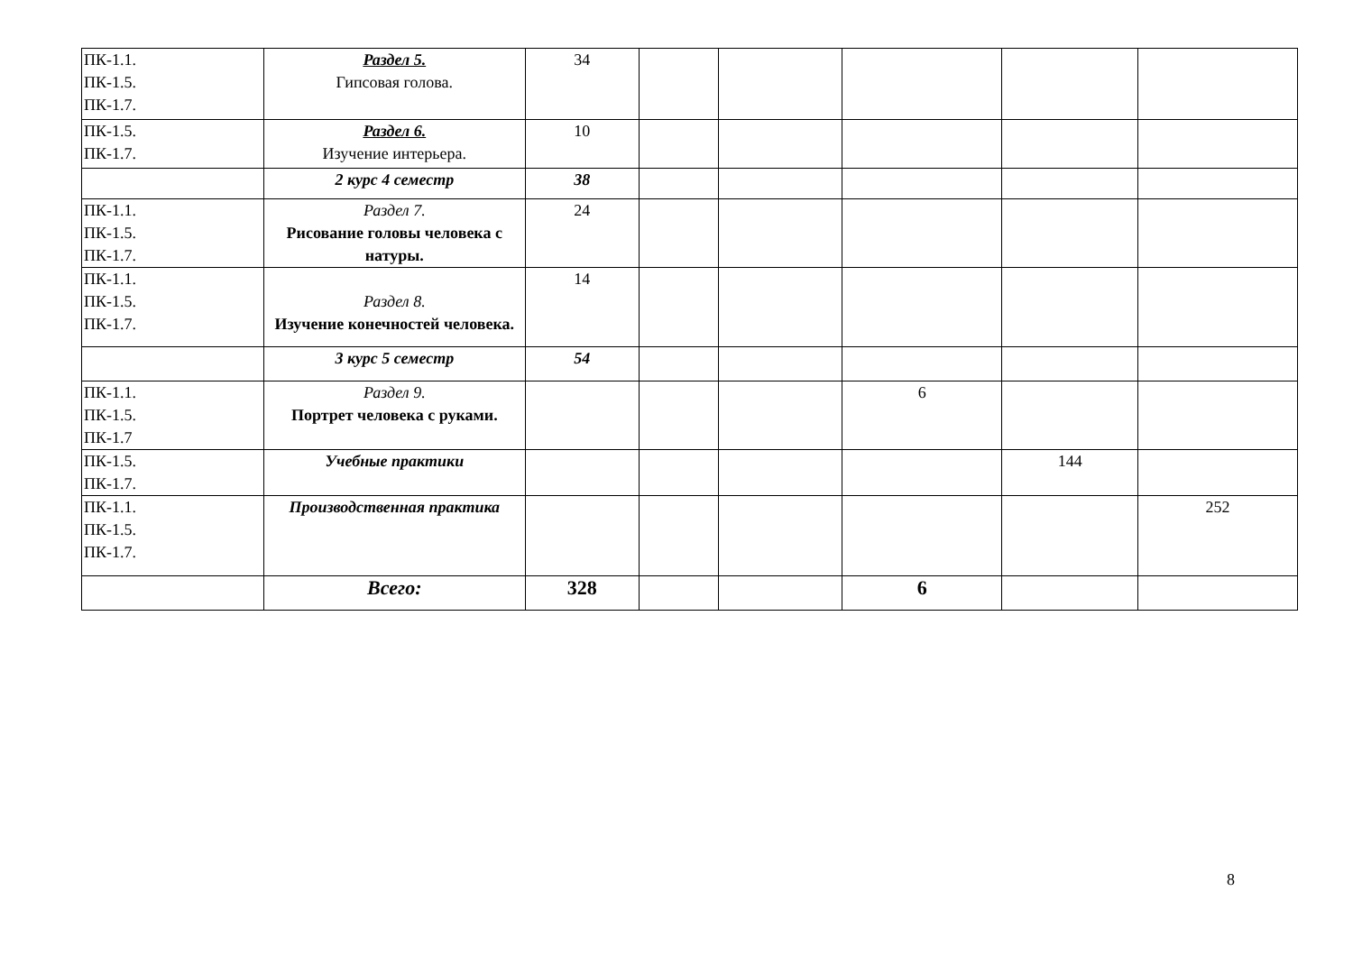| ПК-1.1. ПК-1.5. ПК-1.7. | Раздел 5. Гипсовая голова. | 34 | | | | | |
| ПК-1.5. ПК-1.7. | Раздел 6. Изучение интерьера. | 10 | | | | | |
| | 2 курс 4 семестр | 38 | | | | | |
| ПК-1.1. ПК-1.5. ПК-1.7. | Раздел 7. Рисование головы человека с натуры. | 24 | | | | | |
| ПК-1.1. ПК-1.5. ПК-1.7. | Раздел 8. Изучение конечностей человека. | 14 | | | | | |
| | 3 курс 5 семестр | 54 | | | | | |
| ПК-1.1. ПК-1.5. ПК-1.7 | Раздел 9. Портрет человека с руками. | | | | 6 | | |
| ПК-1.5. ПК-1.7. | Учебные практики | | | | | 144 | |
| ПК-1.1. ПК-1.5. ПК-1.7. | Производственная практика | | | | | | 252 |
| | Всего: | 328 | | | 6 | | |
8